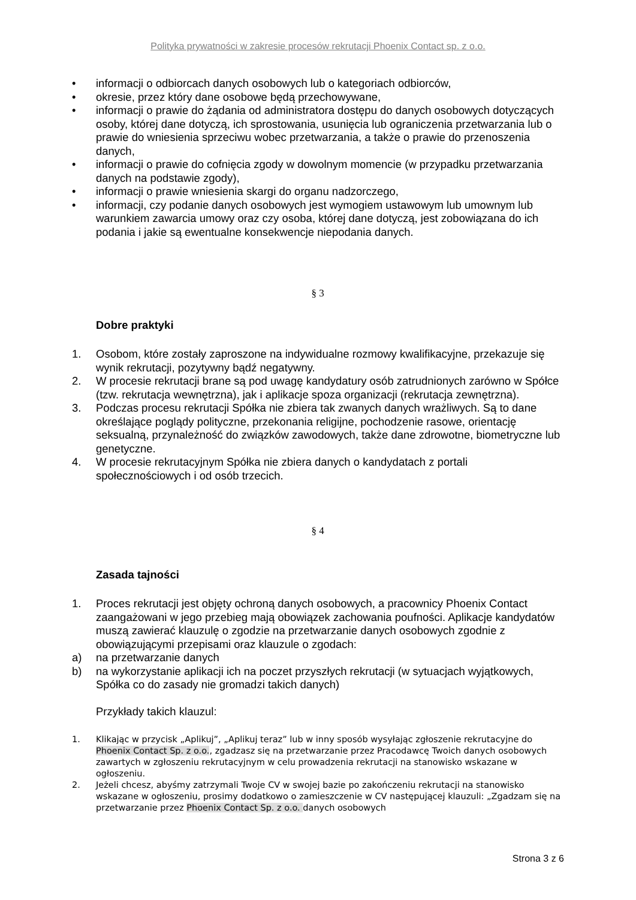Polityka prywatności w zakresie procesów rekrutacji Phoenix Contact sp. z o.o.
• informacji o odbiorcach danych osobowych lub o kategoriach odbiorców,
• okresie, przez który dane osobowe będą przechowywane,
• informacji o prawie do żądania od administratora dostępu do danych osobowych dotyczących osoby, której dane dotyczą, ich sprostowania, usunięcia lub ograniczenia przetwarzania lub o prawie do wniesienia sprzeciwu wobec przetwarzania, a także o prawie do przenoszenia danych,
• informacji o prawie do cofnięcia zgody w dowolnym momencie (w przypadku przetwarzania danych na podstawie zgody),
• informacji o prawie wniesienia skargi do organu nadzorczego,
• informacji, czy podanie danych osobowych jest wymogiem ustawowym lub umownym lub warunkiem zawarcia umowy oraz czy osoba, której dane dotyczą, jest zobowiązana do ich podania i jakie są ewentualne konsekwencje niepodania danych.
§ 3
Dobre praktyki
1. Osobom, które zostały zaproszone na indywidualne rozmowy kwalifikacyjne, przekazuje się wynik rekrutacji, pozytywny bądź negatywny.
2. W procesie rekrutacji brane są pod uwagę kandydatury osób zatrudnionych zarówno w Spółce (tzw. rekrutacja wewnętrzna), jak i aplikacje spoza organizacji (rekrutacja zewnętrzna).
3. Podczas procesu rekrutacji Spółka nie zbiera tak zwanych danych wrażliwych. Są to dane określające poglądy polityczne, przekonania religijne, pochodzenie rasowe, orientację seksualną, przynależność do związków zawodowych, także dane zdrowotne, biometryczne lub genetyczne.
4. W procesie rekrutacyjnym Spółka nie zbiera danych o kandydatach z portali społecznościowych i od osób trzecich.
§ 4
Zasada tajności
1. Proces rekrutacji jest objęty ochroną danych osobowych, a pracownicy Phoenix Contact zaangażowani w jego przebieg mają obowiązek zachowania poufności. Aplikacje kandydatów muszą zawierać klauzulę o zgodzie na przetwarzanie danych osobowych zgodnie z obowiązującymi przepisami oraz klauzule o zgodach:
a) na przetwarzanie danych
b) na wykorzystanie aplikacji ich na poczet przyszłych rekrutacji (w sytuacjach wyjątkowych, Spółka co do zasady nie gromadzi takich danych)
Przykłady takich klauzul:
1. Klikając w przycisk „Aplikuj”, „Aplikuj teraz” lub w inny sposób wysyłając zgłoszenie rekrutacyjne do Phoenix Contact Sp. z o.o., zgadzasz się na przetwarzanie przez Pracodawcę Twoich danych osobowych zawartych w zgłoszeniu rekrutacyjnym w celu prowadzenia rekrutacji na stanowisko wskazane w ogłoszeniu.
2. Jeżeli chcesz, abyśmy zatrzymali Twoje CV w swojej bazie po zakończeniu rekrutacji na stanowisko wskazane w ogłoszeniu, prosimy dodatkowo o zamieszczenie w CV następującej klauzuli: „Zgadzam się na przetwarzanie przez Phoenix Contact Sp. z o.o. danych osobowych
Strona 3 z 6